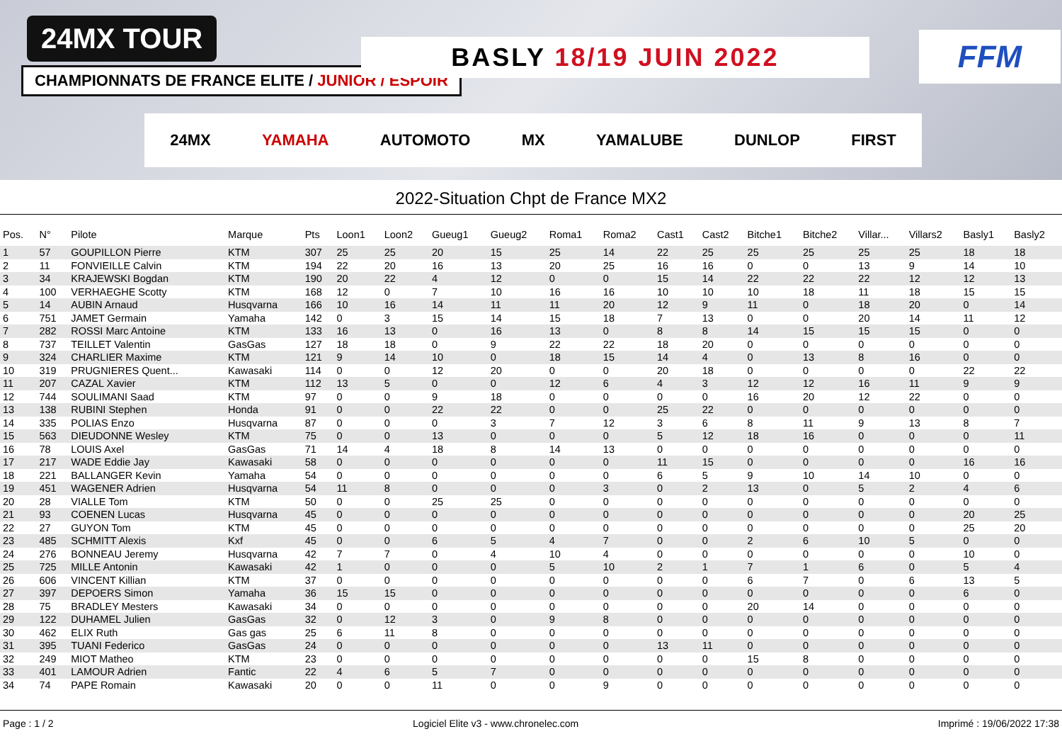24MX TOUR
CHAMPIONNATS DE FRANCE ELITE / JUNIOR / ESPOIR
BASLY 18/19 JUIN 2022 FFM
24MX YAMAHA AUTOMOTO MX YAMALUBE DUNLOP FIRST
2022-Situation Chpt de France MX2
| Pos. | N° | Pilote | Marque | Pts | Loon1 | Loon2 | Gueug1 | Gueug2 | Roma1 | Roma2 | Cast1 | Cast2 | Bitche1 | Bitche2 | Villar... | Villars2 | Basly1 | Basly2 |
| --- | --- | --- | --- | --- | --- | --- | --- | --- | --- | --- | --- | --- | --- | --- | --- | --- | --- | --- |
| 1 | 57 | GOUPILLON Pierre | KTM | 307 | 25 | 25 | 20 | 15 | 25 | 14 | 22 | 25 | 25 | 25 | 25 | 25 | 18 | 18 |
| 2 | 11 | FONVIEILLE Calvin | KTM | 194 | 22 | 20 | 16 | 13 | 20 | 25 | 16 | 16 | 0 | 0 | 13 | 9 | 14 | 10 |
| 3 | 34 | KRAJEWSKI Bogdan | KTM | 190 | 20 | 22 | 4 | 12 | 0 | 0 | 15 | 14 | 22 | 22 | 22 | 12 | 12 | 13 |
| 4 | 100 | VERHAEGHE Scotty | KTM | 168 | 12 | 0 | 7 | 10 | 16 | 16 | 10 | 10 | 10 | 18 | 11 | 18 | 15 | 15 |
| 5 | 14 | AUBIN Arnaud | Husqvarna | 166 | 10 | 16 | 14 | 11 | 11 | 20 | 12 | 9 | 11 | 0 | 18 | 20 | 0 | 14 |
| 6 | 751 | JAMET Germain | Yamaha | 142 | 0 | 3 | 15 | 14 | 15 | 18 | 7 | 13 | 0 | 0 | 20 | 14 | 11 | 12 |
| 7 | 282 | ROSSI Marc Antoine | KTM | 133 | 16 | 13 | 0 | 16 | 13 | 0 | 8 | 8 | 14 | 15 | 15 | 15 | 0 | 0 |
| 8 | 737 | TEILLET Valentin | GasGas | 127 | 18 | 18 | 0 | 9 | 22 | 22 | 18 | 20 | 0 | 0 | 0 | 0 | 0 | 0 |
| 9 | 324 | CHARLIER Maxime | KTM | 121 | 9 | 14 | 10 | 0 | 18 | 15 | 14 | 4 | 0 | 13 | 8 | 16 | 0 | 0 |
| 10 | 319 | PRUGNIERES Quent... | Kawasaki | 114 | 0 | 0 | 12 | 20 | 0 | 0 | 20 | 18 | 0 | 0 | 0 | 0 | 22 | 22 |
| 11 | 207 | CAZAL Xavier | KTM | 112 | 13 | 5 | 0 | 0 | 12 | 6 | 4 | 3 | 12 | 12 | 16 | 11 | 9 | 9 |
| 12 | 744 | SOULIMANI Saad | KTM | 97 | 0 | 0 | 9 | 18 | 0 | 0 | 0 | 0 | 16 | 20 | 12 | 22 | 0 | 0 |
| 13 | 138 | RUBINI Stephen | Honda | 91 | 0 | 0 | 22 | 22 | 0 | 0 | 25 | 22 | 0 | 0 | 0 | 0 | 0 | 0 |
| 14 | 335 | POLIAS Enzo | Husqvarna | 87 | 0 | 0 | 0 | 3 | 7 | 12 | 3 | 6 | 8 | 11 | 9 | 13 | 8 | 7 |
| 15 | 563 | DIEUDONNE Wesley | KTM | 75 | 0 | 0 | 13 | 0 | 0 | 0 | 5 | 12 | 18 | 16 | 0 | 0 | 0 | 11 |
| 16 | 78 | LOUIS Axel | GasGas | 71 | 14 | 4 | 18 | 8 | 14 | 13 | 0 | 0 | 0 | 0 | 0 | 0 | 0 | 0 |
| 17 | 217 | WADE Eddie Jay | Kawasaki | 58 | 0 | 0 | 0 | 0 | 0 | 0 | 11 | 15 | 0 | 0 | 0 | 0 | 16 | 16 |
| 18 | 221 | BALLANGER Kevin | Yamaha | 54 | 0 | 0 | 0 | 0 | 0 | 0 | 6 | 5 | 9 | 10 | 14 | 10 | 0 | 0 |
| 19 | 451 | WAGENER Adrien | Husqvarna | 54 | 11 | 8 | 0 | 0 | 0 | 3 | 0 | 2 | 13 | 0 | 5 | 2 | 4 | 6 |
| 20 | 28 | VIALLE Tom | KTM | 50 | 0 | 0 | 25 | 25 | 0 | 0 | 0 | 0 | 0 | 0 | 0 | 0 | 0 | 0 |
| 21 | 93 | COENEN Lucas | Husqvarna | 45 | 0 | 0 | 0 | 0 | 0 | 0 | 0 | 0 | 0 | 0 | 0 | 0 | 20 | 25 |
| 22 | 27 | GUYON Tom | KTM | 45 | 0 | 0 | 0 | 0 | 0 | 0 | 0 | 0 | 0 | 0 | 0 | 0 | 25 | 20 |
| 23 | 485 | SCHMITT Alexis | Kxf | 45 | 0 | 0 | 6 | 5 | 4 | 7 | 0 | 0 | 2 | 6 | 10 | 5 | 0 | 0 |
| 24 | 276 | BONNEAU Jeremy | Husqvarna | 42 | 7 | 7 | 0 | 4 | 10 | 4 | 0 | 0 | 0 | 0 | 0 | 0 | 10 | 0 |
| 25 | 725 | MILLE Antonin | Kawasaki | 42 | 1 | 0 | 0 | 0 | 5 | 10 | 2 | 1 | 7 | 1 | 6 | 0 | 5 | 4 |
| 26 | 606 | VINCENT Killian | KTM | 37 | 0 | 0 | 0 | 0 | 0 | 0 | 0 | 0 | 6 | 7 | 0 | 6 | 13 | 5 |
| 27 | 397 | DEPOERS Simon | Yamaha | 36 | 15 | 15 | 0 | 0 | 0 | 0 | 0 | 0 | 0 | 0 | 0 | 0 | 6 | 0 |
| 28 | 75 | BRADLEY Mesters | Kawasaki | 34 | 0 | 0 | 0 | 0 | 0 | 0 | 0 | 0 | 20 | 14 | 0 | 0 | 0 | 0 |
| 29 | 122 | DUHAMEL Julien | GasGas | 32 | 0 | 12 | 3 | 0 | 9 | 8 | 0 | 0 | 0 | 0 | 0 | 0 | 0 | 0 |
| 30 | 462 | ELIX Ruth | Gas gas | 25 | 6 | 11 | 8 | 0 | 0 | 0 | 0 | 0 | 0 | 0 | 0 | 0 | 0 | 0 |
| 31 | 395 | TUANI Federico | GasGas | 24 | 0 | 0 | 0 | 0 | 0 | 0 | 13 | 11 | 0 | 0 | 0 | 0 | 0 | 0 |
| 32 | 249 | MIOT Matheo | KTM | 23 | 0 | 0 | 0 | 0 | 0 | 0 | 0 | 0 | 15 | 8 | 0 | 0 | 0 | 0 |
| 33 | 401 | LAMOUR Adrien | Fantic | 22 | 4 | 6 | 5 | 7 | 0 | 0 | 0 | 0 | 0 | 0 | 0 | 0 | 0 | 0 |
| 34 | 74 | PAPE Romain | Kawasaki | 20 | 0 | 0 | 11 | 0 | 0 | 9 | 0 | 0 | 0 | 0 | 0 | 0 | 0 | 0 |
Page : 1 / 2 Logiciel Elite v3 - www.chronelec.com Imprimé : 19/06/2022 17:38